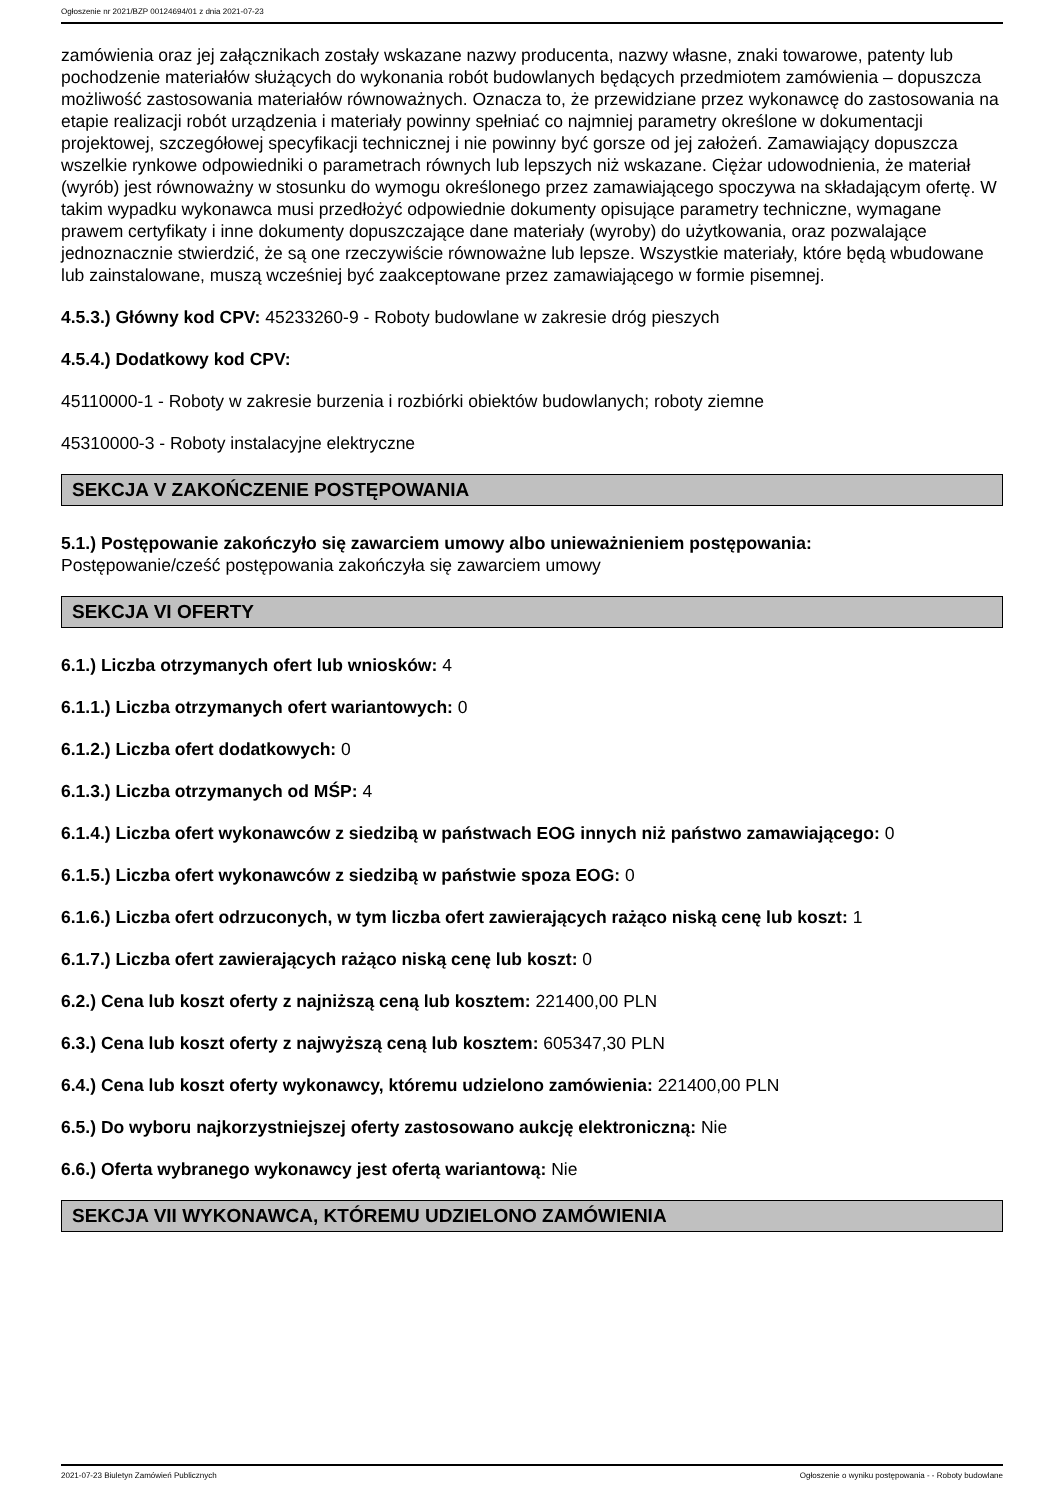Ogłoszenie nr 2021/BZP 00124694/01 z dnia 2021-07-23
zamówienia oraz jej załącznikach zostały wskazane nazwy producenta, nazwy własne, znaki towarowe, patenty lub pochodzenie materiałów służących do wykonania robót budowlanych będących przedmiotem zamówienia – dopuszcza możliwość zastosowania materiałów równoważnych. Oznacza to, że przewidziane przez wykonawcę do zastosowania na etapie realizacji robót urządzenia i materiały powinny spełniać co najmniej parametry określone w dokumentacji projektowej, szczegółowej specyfikacji technicznej i nie powinny być gorsze od jej założeń. Zamawiający dopuszcza wszelkie rynkowe odpowiedniki o parametrach równych lub lepszych niż wskazane. Ciężar udowodnienia, że materiał (wyrób) jest równoważny w stosunku do wymogu określonego przez zamawiającego spoczywa na składającym ofertę. W takim wypadku wykonawca musi przedłożyć odpowiednie dokumenty opisujące parametry techniczne, wymagane prawem certyfikaty i inne dokumenty dopuszczające dane materiały (wyroby) do użytkowania, oraz pozwalające jednoznacznie stwierdzić, że są one rzeczywiście równoważne lub lepsze. Wszystkie materiały, które będą wbudowane lub zainstalowane, muszą wcześniej być zaakceptowane przez zamawiającego w formie pisemnej.
4.5.3.) Główny kod CPV: 45233260-9 - Roboty budowlane w zakresie dróg pieszych
4.5.4.) Dodatkowy kod CPV:
45110000-1 - Roboty w zakresie burzenia i rozbiórki obiektów budowlanych; roboty ziemne
45310000-3 - Roboty instalacyjne elektryczne
SEKCJA V ZAKOŃCZENIE POSTĘPOWANIA
5.1.) Postępowanie zakończyło się zawarciem umowy albo unieważnieniem postępowania:
Postępowanie/cześć postępowania zakończyła się zawarciem umowy
SEKCJA VI OFERTY
6.1.) Liczba otrzymanych ofert lub wniosków: 4
6.1.1.) Liczba otrzymanych ofert wariantowych: 0
6.1.2.) Liczba ofert dodatkowych: 0
6.1.3.) Liczba otrzymanych od MŚP: 4
6.1.4.) Liczba ofert wykonawców z siedzibą w państwach EOG innych niż państwo zamawiającego: 0
6.1.5.) Liczba ofert wykonawców z siedzibą w państwie spoza EOG: 0
6.1.6.) Liczba ofert odrzuconych, w tym liczba ofert zawierających rażąco niską cenę lub koszt: 1
6.1.7.) Liczba ofert zawierających rażąco niską cenę lub koszt: 0
6.2.) Cena lub koszt oferty z najniższą ceną lub kosztem: 221400,00 PLN
6.3.) Cena lub koszt oferty z najwyższą ceną lub kosztem: 605347,30 PLN
6.4.) Cena lub koszt oferty wykonawcy, któremu udzielono zamówienia: 221400,00 PLN
6.5.) Do wyboru najkorzystniejszej oferty zastosowano aukcję elektroniczną: Nie
6.6.) Oferta wybranego wykonawcy jest ofertą wariantową: Nie
SEKCJA VII WYKONAWCA, KTÓREMU UDZIELONO ZAMÓWIENIA
2021-07-23 Biuletyn Zamówień Publicznych Ogłoszenie o wyniku postępowania - - Roboty budowlane